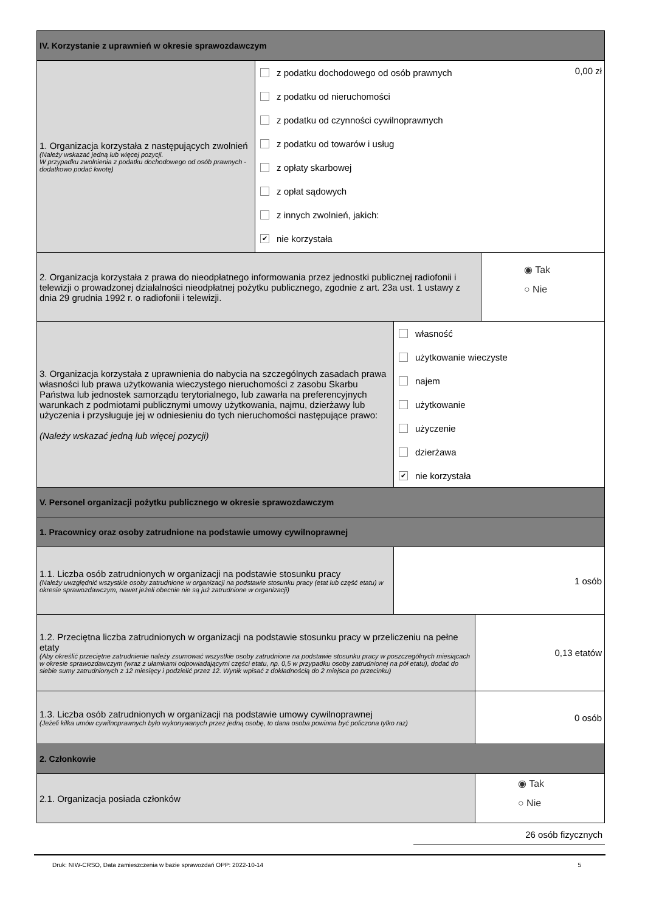IV. Korzystanie z uprawnień w okresie sprawozdawczym
1. Organizacja korzystała z następujących zwolnień
(Należy wskazać jedną lub więcej pozycji.
W przypadku zwolnienia z podatku dochodowego od osób prawnych - dodatkowo podać kwotę)
0,00 zł
z podatku dochodowego od osób prawnych
z podatku od nieruchomości
z podatku od czynności cywilnoprawnych
z podatku od towarów i usług
z opłaty skarbowej
z opłat sądowych
z innych zwolnień, jakich:
✔ nie korzystała
2. Organizacja korzystała z prawa do nieodpłatnego informowania przez jednostki publicznej radiofonii i telewizji o prowadzonej działalności nieodpłatnej pożytku publicznego, zgodnie z art. 23a ust. 1 ustawy z dnia 29 grudnia 1992 r. o radiofonii i telewizji.
◉ Tak
○ Nie
3. Organizacja korzystała z uprawnienia do nabycia na szczególnych zasadach prawa własności lub prawa użytkowania wieczystego nieruchomości z zasobu Skarbu Państwa lub jednostek samorządu terytorialnego, lub zawarła na preferencyjnych warunkach z podmiotami publicznymi umowy użytkowania, najmu, dzierżawy lub użyczenia i przysługuje jej w odniesieniu do tych nieruchomości następujące prawo:
(Należy wskazać jedną lub więcej pozycji)
własność
użytkowanie wieczyste
najem
użytkowanie
użyczenie
dzierżawa
✔ nie korzystała
V. Personel organizacji pożytku publicznego w okresie sprawozdawczym
1. Pracownicy oraz osoby zatrudnione na podstawie umowy cywilnoprawnej
1.1. Liczba osób zatrudnionych w organizacji na podstawie stosunku pracy
(Należy uwzględnić wszystkie osoby zatrudnione w organizacji na podstawie stosunku pracy (etat lub część etatu) w okresie sprawozdawczym, nawet jeżeli obecnie nie są już zatrudnione w organizacji)
1 osób
1.2. Przeciętna liczba zatrudnionych w organizacji na podstawie stosunku pracy w przeliczeniu na pełne etaty
(Aby określić przeciętne zatrudnienie należy zsumować wszystkie osoby zatrudnione na podstawie stosunku pracy w poszczególnych miesiącach w okresie sprawozdawczym (wraz z ułamkami odpowiadającymi części etatu, np. 0,5 w przypadku osoby zatrudnionej na pół etatu), dodać do siebie sumy zatrudnionych z 12 miesięcy i podzielić przez 12. Wynik wpisać z dokładnością do 2 miejsca po przecinku)
0,13 etatów
1.3. Liczba osób zatrudnionych w organizacji na podstawie umowy cywilnoprawnej
(Jeżeli kilka umów cywilnoprawnych było wykonywanych przez jedną osobę, to dana osoba powinna być policzona tylko raz)
0 osób
2. Członkowie
2.1. Organizacja posiada członków
◉ Tak
○ Nie
26 osób fizycznych
Druk: NIW-CRSO, Data zamieszczenia w bazie sprawozdań OPP: 2022-10-14 5